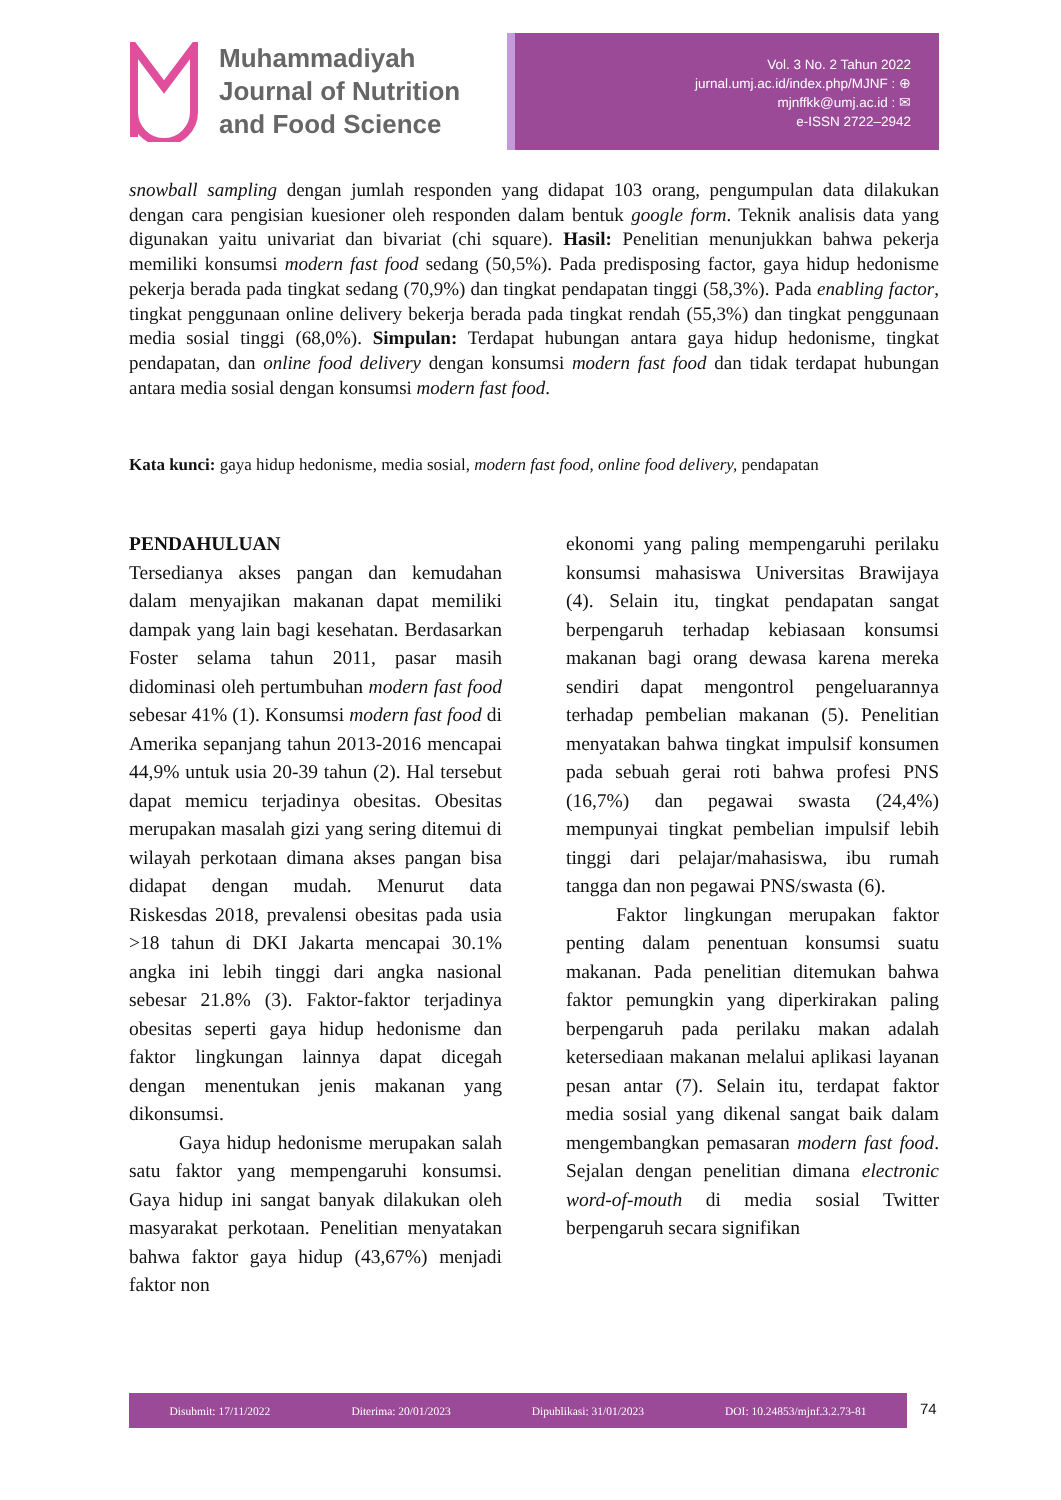Muhammadiyah
Journal of Nutrition
and Food Science
Vol. 3 No. 2 Tahun 2022
jurnal.umj.ac.id/index.php/MJNF : ⊕
mjnffkk@umj.ac.id : ✉
e-ISSN 2722–2942
snowball sampling dengan jumlah responden yang didapat 103 orang, pengumpulan data dilakukan dengan cara pengisian kuesioner oleh responden dalam bentuk google form. Teknik analisis data yang digunakan yaitu univariat dan bivariat (chi square). Hasil: Penelitian menunjukkan bahwa pekerja memiliki konsumsi modern fast food sedang (50,5%). Pada predisposing factor, gaya hidup hedonisme pekerja berada pada tingkat sedang (70,9%) dan tingkat pendapatan tinggi (58,3%). Pada enabling factor, tingkat penggunaan online delivery bekerja berada pada tingkat rendah (55,3%) dan tingkat penggunaan media sosial tinggi (68,0%). Simpulan: Terdapat hubungan antara gaya hidup hedonisme, tingkat pendapatan, dan online food delivery dengan konsumsi modern fast food dan tidak terdapat hubungan antara media sosial dengan konsumsi modern fast food.
Kata kunci: gaya hidup hedonisme, media sosial, modern fast food, online food delivery, pendapatan
PENDAHULUAN
Tersedianya akses pangan dan kemudahan dalam menyajikan makanan dapat memiliki dampak yang lain bagi kesehatan. Berdasarkan Foster selama tahun 2011, pasar masih didominasi oleh pertumbuhan modern fast food sebesar 41% (1). Konsumsi modern fast food di Amerika sepanjang tahun 2013-2016 mencapai 44,9% untuk usia 20-39 tahun (2). Hal tersebut dapat memicu terjadinya obesitas. Obesitas merupakan masalah gizi yang sering ditemui di wilayah perkotaan dimana akses pangan bisa didapat dengan mudah. Menurut data Riskesdas 2018, prevalensi obesitas pada usia >18 tahun di DKI Jakarta mencapai 30.1% angka ini lebih tinggi dari angka nasional sebesar 21.8% (3). Faktor-faktor terjadinya obesitas seperti gaya hidup hedonisme dan faktor lingkungan lainnya dapat dicegah dengan menentukan jenis makanan yang dikonsumsi.
Gaya hidup hedonisme merupakan salah satu faktor yang mempengaruhi konsumsi. Gaya hidup ini sangat banyak dilakukan oleh masyarakat perkotaan. Penelitian menyatakan bahwa faktor gaya hidup (43,67%) menjadi faktor non
ekonomi yang paling mempengaruhi perilaku konsumsi mahasiswa Universitas Brawijaya (4). Selain itu, tingkat pendapatan sangat berpengaruh terhadap kebiasaan konsumsi makanan bagi orang dewasa karena mereka sendiri dapat mengontrol pengeluarannya terhadap pembelian makanan (5). Penelitian menyatakan bahwa tingkat impulsif konsumen pada sebuah gerai roti bahwa profesi PNS (16,7%) dan pegawai swasta (24,4%) mempunyai tingkat pembelian impulsif lebih tinggi dari pelajar/mahasiswa, ibu rumah tangga dan non pegawai PNS/swasta (6).
Faktor lingkungan merupakan faktor penting dalam penentuan konsumsi suatu makanan. Pada penelitian ditemukan bahwa faktor pemungkin yang diperkirakan paling berpengaruh pada perilaku makan adalah ketersediaan makanan melalui aplikasi layanan pesan antar (7). Selain itu, terdapat faktor media sosial yang dikenal sangat baik dalam mengembangkan pemasaran modern fast food. Sejalan dengan penelitian dimana electronic word-of-mouth di media sosial Twitter berpengaruh secara signifikan
Disubmit: 17/11/2022 Diterima: 20/01/2023 Dipublikasi: 31/01/2023 DOI: 10.24853/mjnf.3.2.73-81
74